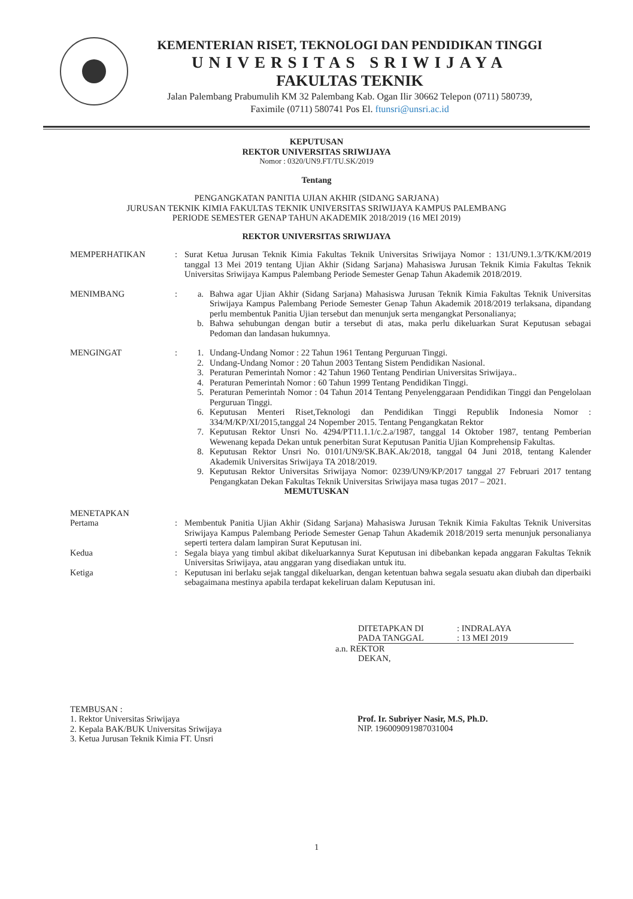KEMENTERIAN RISET, TEKNOLOGI DAN PENDIDIKAN TINGGI
UNIVERSITAS SRIWIJAYA
FAKULTAS TEKNIK
Jalan Palembang Prabumulih KM 32 Palembang Kab. Ogan Ilir 30662 Telepon (0711) 580739,
Faximile (0711) 580741 Pos El. ftunsri@unsri.ac.id
KEPUTUSAN
REKTOR UNIVERSITAS SRIWIJAYA
Nomor : 0320/UN9.FT/TU.SK/2019
Tentang
PENGANGKATAN PANITIA UJIAN AKHIR (SIDANG SARJANA)
JURUSAN TEKNIK KIMIA FAKULTAS TEKNIK UNIVERSITAS SRIWIJAYA KAMPUS PALEMBANG
PERIODE SEMESTER GENAP TAHUN AKADEMIK 2018/2019 (16 MEI 2019)
REKTOR UNIVERSITAS SRIWIJAYA
MEMPERHATIKAN : Surat Ketua Jurusan Teknik Kimia Fakultas Teknik Universitas Sriwijaya Nomor : 131/UN9.1.3/TK/KM/2019 tanggal 13 Mei 2019 tentang Ujian Akhir (Sidang Sarjana) Mahasiswa Jurusan Teknik Kimia Fakultas Teknik Universitas Sriwijaya Kampus Palembang Periode Semester Genap Tahun Akademik 2018/2019.
MENIMBANG : a. Bahwa agar Ujian Akhir (Sidang Sarjana) Mahasiswa Jurusan Teknik Kimia Fakultas Teknik Universitas Sriwijaya Kampus Palembang Periode Semester Genap Tahun Akademik 2018/2019 terlaksana, dipandang perlu membentuk Panitia Ujian tersebut dan menunjuk serta mengangkat Personalianya;
b. Bahwa sehubungan dengan butir a tersebut di atas, maka perlu dikeluarkan Surat Keputusan sebagai Pedoman dan landasan hukumnya.
MENGINGAT : 1. Undang-Undang Nomor : 22 Tahun 1961 Tentang Perguruan Tinggi.
2. Undang-Undang Nomor : 20 Tahun 2003 Tentang Sistem Pendidikan Nasional.
3. Peraturan Pemerintah Nomor : 42 Tahun 1960 Tentang Pendirian Universitas Sriwijaya..
4. Peraturan Pemerintah Nomor : 60 Tahun 1999 Tentang Pendidikan Tinggi.
5. Peraturan Pemerintah Nomor : 04 Tahun 2014 Tentang Penyelenggaraan Pendidikan Tinggi dan Pengelolaan Perguruan Tinggi.
6. Keputusan Menteri Riset,Teknologi dan Pendidikan Tinggi Republik Indonesia Nomor : 334/M/KP/XI/2015,tanggal 24 Nopember 2015. Tentang Pengangkatan Rektor
7. Keputusan Rektor Unsri No. 4294/PT11.1.1/c.2.a/1987, tanggal 14 Oktober 1987, tentang Pemberian Wewenang kepada Dekan untuk penerbitan Surat Keputusan Panitia Ujian Komprehensip Fakultas.
8. Keputusan Rektor Unsri No. 0101/UN9/SK.BAK.Ak/2018, tanggal 04 Juni 2018, tentang Kalender Akademik Universitas Sriwijaya TA 2018/2019.
9. Keputusan Rektor Universitas Sriwijaya Nomor: 0239/UN9/KP/2017 tanggal 27 Februari 2017 tentang Pengangkatan Dekan Fakultas Teknik Universitas Sriwijaya masa tugas 2017 – 2021.
MEMUTUSKAN
MENETAPKAN
Pertama : Membentuk Panitia Ujian Akhir (Sidang Sarjana) Mahasiswa Jurusan Teknik Kimia Fakultas Teknik Universitas Sriwijaya Kampus Palembang Periode Semester Genap Tahun Akademik 2018/2019 serta menunjuk personalianya seperti tertera dalam lampiran Surat Keputusan ini.
Kedua : Segala biaya yang timbul akibat dikeluarkannya Surat Keputusan ini dibebankan kepada anggaran Fakultas Teknik Universitas Sriwijaya, atau anggaran yang disediakan untuk itu.
Ketiga : Keputusan ini berlaku sejak tanggal dikeluarkan, dengan ketentuan bahwa segala sesuatu akan diubah dan diperbaiki sebagaimana mestinya apabila terdapat kekeliruan dalam Keputusan ini.
DITETAPKAN DI
PADA TANGGAL
: INDRALAYA
: 13 MEI 2019
a.n. REKTOR
DEKAN,
TEMBUSAN :
1. Rektor Universitas Sriwijaya
2. Kepala BAK/BUK Universitas Sriwijaya
3. Ketua Jurusan Teknik Kimia FT. Unsri
Prof. Ir. Subriyer Nasir, M.S, Ph.D.
NIP. 196009091987031004
1